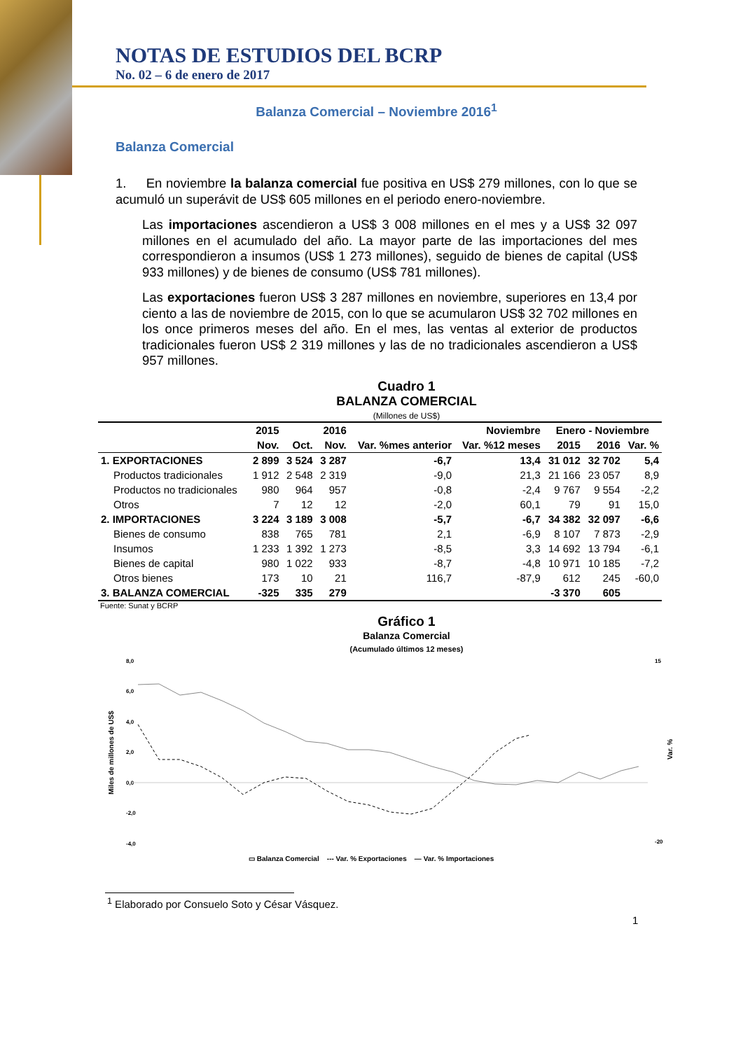NOTAS DE ESTUDIOS DEL BCRP
No. 02 – 6 de enero de 2017
Balanza Comercial – Noviembre 2016<sup>1</sup>
Balanza Comercial
1. En noviembre la balanza comercial fue positiva en US$ 279 millones, con lo que se acumuló un superávit de US$ 605 millones en el periodo enero-noviembre.
Las importaciones ascendieron a US$ 3 008 millones en el mes y a US$ 32 097 millones en el acumulado del año. La mayor parte de las importaciones del mes correspondieron a insumos (US$ 1 273 millones), seguido de bienes de capital (US$ 933 millones) y de bienes de consumo (US$ 781 millones).
Las exportaciones fueron US$ 3 287 millones en noviembre, superiores en 13,4 por ciento a las de noviembre de 2015, con lo que se acumularon US$ 32 702 millones en los once primeros meses del año. En el mes, las ventas al exterior de productos tradicionales fueron US$ 2 319 millones y las de no tradicionales ascendieron a US$ 957 millones.
Cuadro 1
BALANZA COMERCIAL
(Millones de US$)
| | 2015 | 2016 | | Noviembre | | Enero - Noviembre | | |
| --- | --- | --- | --- | --- | --- | --- | --- | --- |
| | Nov. | Oct. | Nov. | Var. %mes anterior | Var. %12 meses | 2015 | 2016 | Var. % |
| 1. EXPORTACIONES | 2 899 | 3 524 | 3 287 | -6,7 | 13,4 | 31 012 | 32 702 | 5,4 |
| Productos tradicionales | 1 912 | 2 548 | 2 319 | -9,0 | 21,3 | 21 166 | 23 057 | 8,9 |
| Productos no tradicionales | 980 | 964 | 957 | -0,8 | -2,4 | 9 767 | 9 554 | -2,2 |
| Otros | 7 | 12 | 12 | -2,0 | 60,1 | 79 | 91 | 15,0 |
| 2. IMPORTACIONES | 3 224 | 3 189 | 3 008 | -5,7 | -6,7 | 34 382 | 32 097 | -6,6 |
| Bienes de consumo | 838 | 765 | 781 | 2,1 | -6,9 | 8 107 | 7 873 | -2,9 |
| Insumos | 1 233 | 1 392 | 1 273 | -8,5 | 3,3 | 14 692 | 13 794 | -6,1 |
| Bienes de capital | 980 | 1 022 | 933 | -8,7 | -4,8 | 10 971 | 10 185 | -7,2 |
| Otros bienes | 173 | 10 | 21 | 116,7 | -87,9 | 612 | 245 | -60,0 |
| 3. BALANZA COMERCIAL | -325 | 335 | 279 | | | -3 370 | 605 | |
Fuente: Sunat y BCRP
Gráfico 1
Balanza Comercial
(Acumulado últimos 12 meses)
8,0
6,0
4,0
2,0
0,0
-2,0
-4,0
15
-20
Miles de millones de US$
Var. %
▭ Balanza Comercial --- Var. % Exportaciones — Var. % Importaciones
<sup>1</sup> Elaborado por Consuelo Soto y César Vásquez.
1